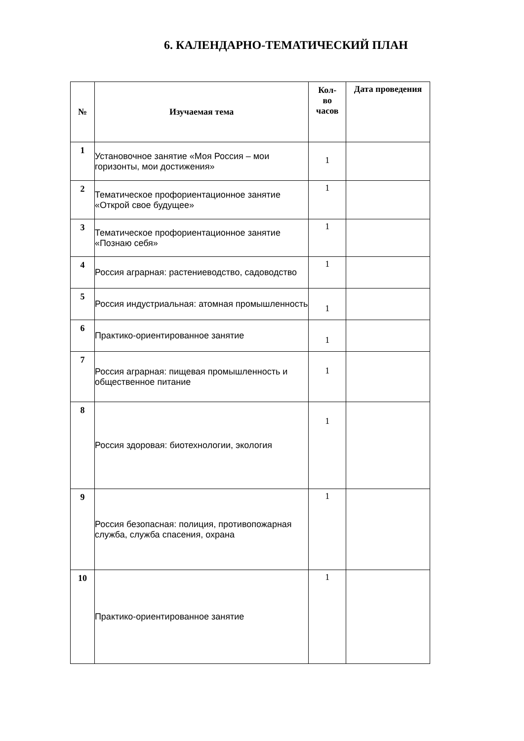6. КАЛЕНДАРНО-ТЕМАТИЧЕСКИЙ ПЛАН
| № | Изучаемая тема | Кол- во часов | Дата проведения |
| --- | --- | --- | --- |
| 1 | Установочное занятие «Моя Россия – мои горизонты, мои достижения» | 1 | |
| 2 | Тематическое профориентационное занятие «Открой свое будущее» | 1 | |
| 3 | Тематическое профориентационное занятие «Познаю себя» | 1 | |
| 4 | Россия аграрная: растениеводство, садоводство | 1 | |
| 5 | Россия индустриальная: атомная промышленность | 1 | |
| 6 | Практико-ориентированное занятие | 1 | |
| 7 | Россия аграрная: пищевая промышленность и общественное питание | 1 | |
| 8 | Россия здоровая: биотехнологии, экология | 1 | |
| 9 | Россия безопасная: полиция, противопожарная служба, служба спасения, охрана | 1 | |
| 10 | Практико-ориентированное занятие | 1 | |